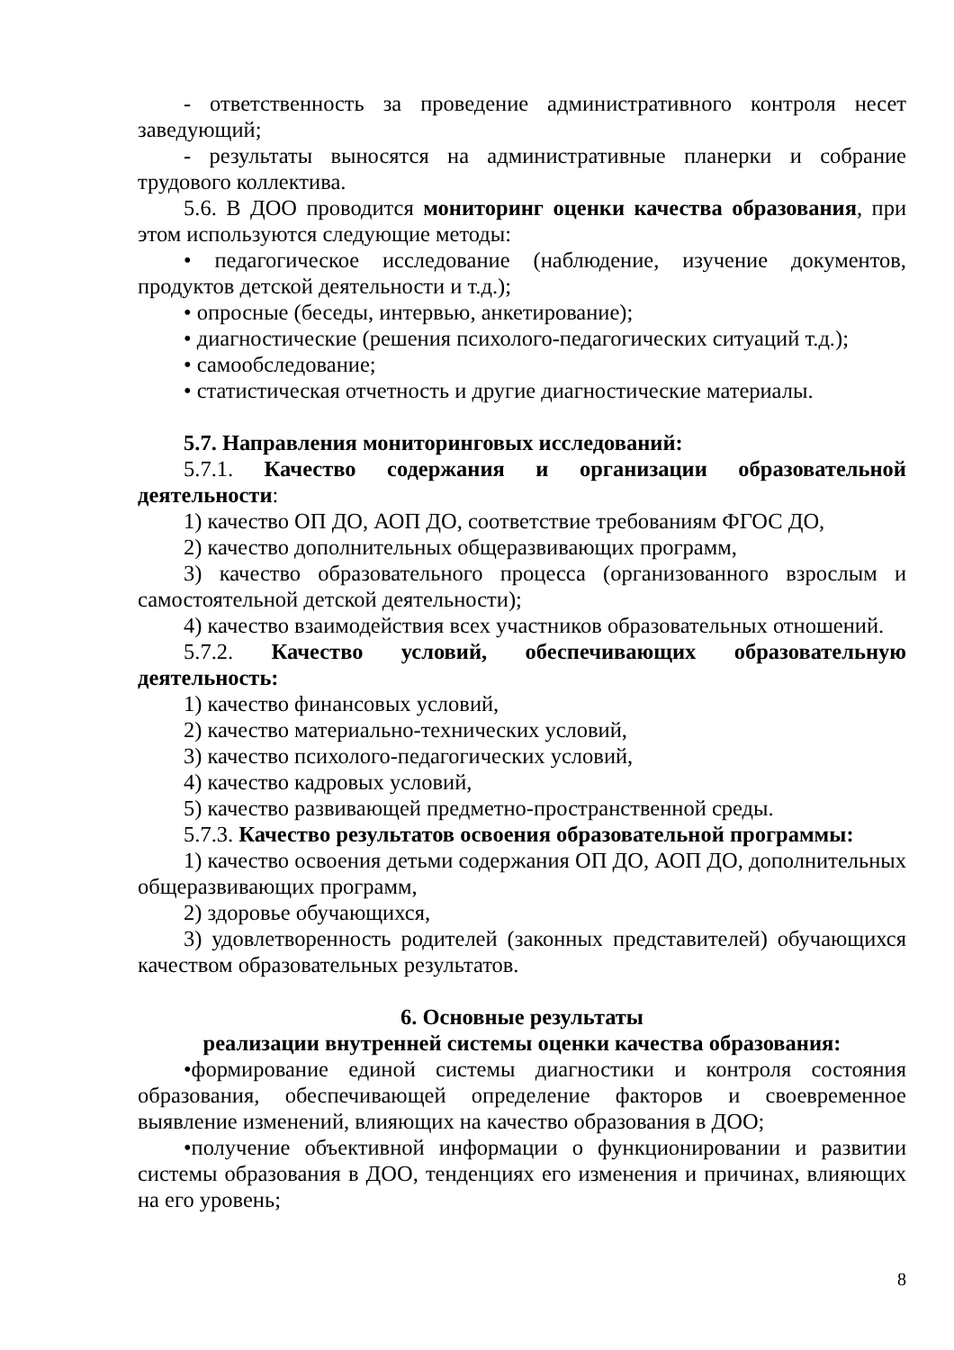- ответственность за проведение административного контроля несет заведующий;
- результаты выносятся на административные планерки и собрание трудового коллектива.
5.6. В ДОО проводится мониторинг оценки качества образования, при этом используются следующие методы:
• педагогическое исследование (наблюдение, изучение документов, продуктов детской деятельности и т.д.);
• опросные (беседы, интервью, анкетирование);
• диагностические (решения психолого-педагогических ситуаций т.д.);
• самообследование;
• статистическая отчетность и другие диагностические материалы.
5.7. Направления мониторинговых исследований:
5.7.1. Качество содержания и организации образовательной деятельности:
1) качество ОП ДО, АОП ДО, соответствие требованиям ФГОС ДО,
2) качество дополнительных общеразвивающих программ,
3) качество образовательного процесса (организованного взрослым и самостоятельной детской деятельности);
4) качество взаимодействия всех участников образовательных отношений.
5.7.2. Качество условий, обеспечивающих образовательную деятельность:
1) качество финансовых условий,
2) качество материально-технических условий,
3) качество психолого-педагогических условий,
4) качество кадровых условий,
5) качество развивающей предметно-пространственной среды.
5.7.3. Качество результатов освоения образовательной программы:
1) качество освоения детьми содержания ОП ДО, АОП ДО, дополнительных общеразвивающих программ,
2) здоровье обучающихся,
3) удовлетворенность родителей (законных представителей) обучающихся качеством образовательных результатов.
6. Основные результаты
реализации внутренней системы оценки качества образования:
•формирование единой системы диагностики и контроля состояния образования, обеспечивающей определение факторов и своевременное выявление изменений, влияющих на качество образования в ДОО;
•получение объективной информации о функционировании и развитии системы образования в ДОО, тенденциях его изменения и причинах, влияющих на его уровень;
8